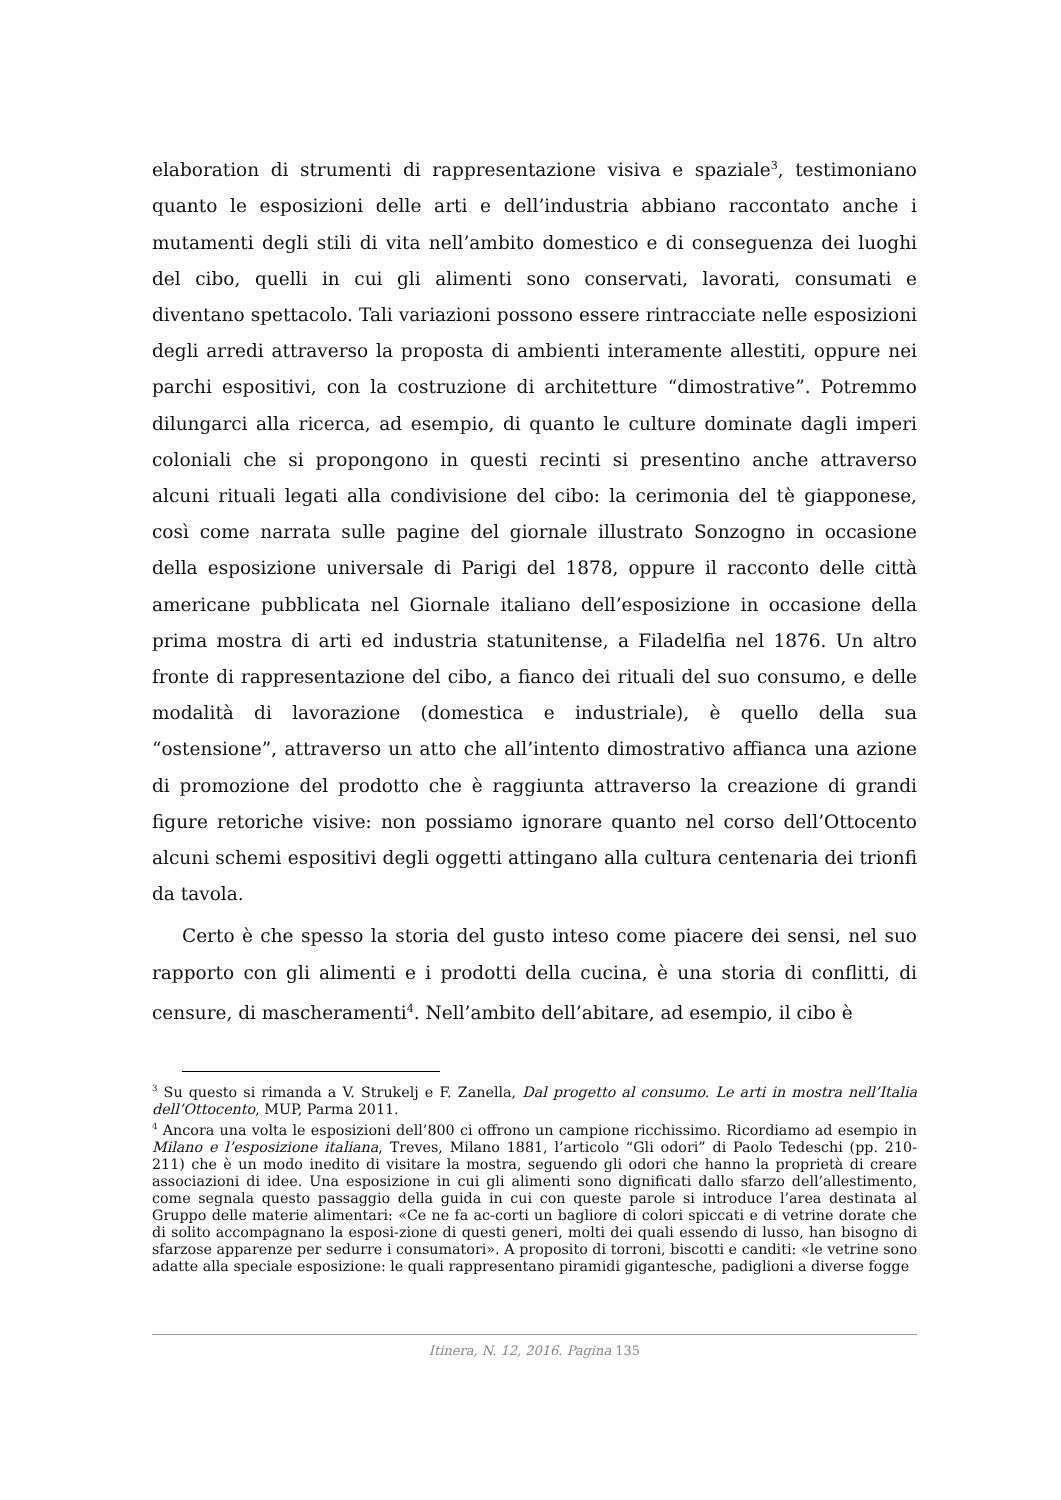elaboration di strumenti di rappresentazione visiva e spaziale<sup>3</sup>, testimoniano quanto le esposizioni delle arti e dell’industria abbiano raccontato anche i mutamenti degli stili di vita nell’ambito domestico e di conseguenza dei luoghi del cibo, quelli in cui gli alimenti sono conservati, lavorati, consumati e diventano spettacolo. Tali variazioni possono essere rintracciate nelle esposizioni degli arredi attraverso la proposta di ambienti interamente allestiti, oppure nei parchi espositivi, con la costruzione di architetture “dimostrative”. Potremmo dilungarci alla ricerca, ad esempio, di quanto le culture dominate dagli imperi coloniali che si propongono in questi recinti si presentino anche attraverso alcuni rituali legati alla condivisione del cibo: la cerimonia del tè giapponese, così come narrata sulle pagine del giornale illustrato Sonzogno in occasione della esposizione universale di Parigi del 1878, oppure il racconto delle città americane pubblicata nel Giornale italiano dell’esposizione in occasione della prima mostra di arti ed industria statunitense, a Filadelfia nel 1876. Un altro fronte di rappresentazione del cibo, a fianco dei rituali del suo consumo, e delle modalità di lavorazione (domestica e industriale), è quello della sua “ostensione”, attraverso un atto che all’intento dimostrativo affianca una azione di promozione del prodotto che è raggiunta attraverso la creazione di grandi figure retoriche visive: non possiamo ignorare quanto nel corso dell’Ottocento alcuni schemi espositivi degli oggetti attingano alla cultura centenaria dei trionfi da tavola.
Certo è che spesso la storia del gusto inteso come piacere dei sensi, nel suo rapporto con gli alimenti e i prodotti della cucina, è una storia di conflitti, di censure, di mascheramenti<sup>4</sup>. Nell’ambito dell’abitare, ad esempio, il cibo è
<sup>3</sup> Su questo si rimanda a V. Strukelj e F. Zanella, Dal progetto al consumo. Le arti in mostra nell’Italia dell’Ottocento, MUP, Parma 2011.
<sup>4</sup> Ancora una volta le esposizioni dell’800 ci offrono un campione ricchissimo. Ricordiamo ad esempio in Milano e l’esposizione italiana, Treves, Milano 1881, l’articolo “Gli odori” di Paolo Tedeschi (pp. 210-211) che è un modo inedito di visitare la mostra, seguendo gli odori che hanno la proprietà di creare associazioni di idee. Una esposizione in cui gli alimenti sono dignificati dallo sfarzo dell’allestimento, come segnala questo passaggio della guida in cui con queste parole si introduce l’area destinata al Gruppo delle materie alimentari: «Ce ne fa ac-corti un bagliore di colori spiccati e di vetrine dorate che di solito accompagnano la esposi-zione di questi generi, molti dei quali essendo di lusso, han bisogno di sfarzose apparenze per sedurre i consumatori». A proposito di torroni, biscotti e canditi: «le vetrine sono adatte alla speciale esposizione: le quali rappresentano piramidi gigantesche, padiglioni a diverse fogge
Itinera, N. 12, 2016. Pagina 135